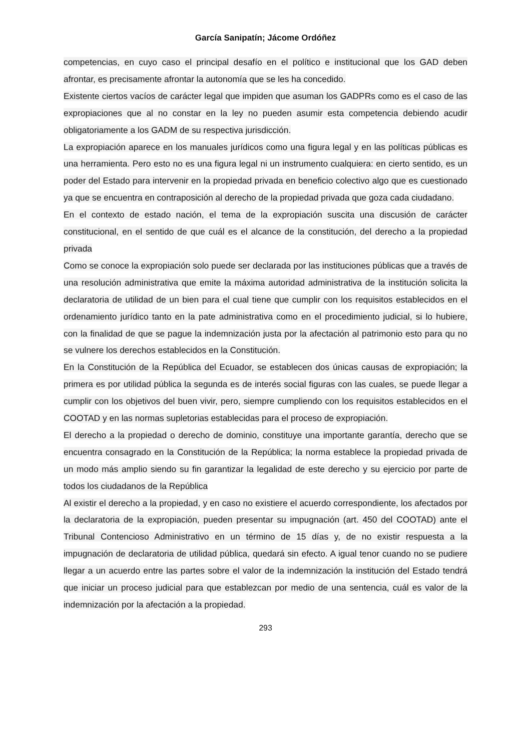García Sanipatín; Jácome Ordóñez
competencias, en cuyo caso el principal desafío en el político e institucional que los GAD deben afrontar, es precisamente afrontar la autonomía que se les ha concedido.
Existente ciertos vacíos de carácter legal que impiden que asuman los GADPRs como es el caso de las expropiaciones que al no constar en la ley no pueden asumir esta competencia debiendo acudir obligatoriamente a los GADM de su respectiva jurisdicción.
La expropiación aparece en los manuales jurídicos como una figura legal y en las políticas públicas es una herramienta. Pero esto no es una figura legal ni un instrumento cualquiera: en cierto sentido, es un poder del Estado para intervenir en la propiedad privada en beneficio colectivo algo que es cuestionado ya que se encuentra en contraposición al derecho de la propiedad privada que goza cada ciudadano.
En el contexto de estado nación, el tema de la expropiación suscita una discusión de carácter constitucional, en el sentido de que cuál es el alcance de la constitución, del derecho a la propiedad privada
Como se conoce la expropiación solo puede ser declarada por las instituciones públicas que a través de una resolución administrativa que emite la máxima autoridad administrativa de la institución solicita la declaratoria de utilidad de un bien para el cual tiene que cumplir con los requisitos establecidos en el ordenamiento jurídico tanto en la pate administrativa como en el procedimiento judicial, si lo hubiere, con la finalidad de que se pague la indemnización justa por la afectación al patrimonio esto para qu no se vulnere los derechos establecidos en la Constitución.
En la Constitución de la República del Ecuador, se establecen dos únicas causas de expropiación; la primera es por utilidad pública la segunda es de interés social figuras con las cuales, se puede llegar a cumplir con los objetivos del buen vivir, pero, siempre cumpliendo con los requisitos establecidos en el COOTAD y en las normas supletorias establecidas para el proceso de expropiación.
El derecho a la propiedad o derecho de dominio, constituye una importante garantía, derecho que se encuentra consagrado en la Constitución de la República; la norma establece la propiedad privada de un modo más amplio siendo su fin garantizar la legalidad de este derecho y su ejercicio por parte de todos los ciudadanos de la República
Al existir el derecho a la propiedad, y en caso no existiere el acuerdo correspondiente, los afectados por la declaratoria de la expropiación, pueden presentar su impugnación (art. 450 del COOTAD) ante el Tribunal Contencioso Administrativo en un término de 15 días y, de no existir respuesta a la impugnación de declaratoria de utilidad pública, quedará sin efecto. A igual tenor cuando no se pudiere llegar a un acuerdo entre las partes sobre el valor de la indemnización la institución del Estado tendrá que iniciar un proceso judicial para que establezcan por medio de una sentencia, cuál es valor de la indemnización por la afectación a la propiedad.
293